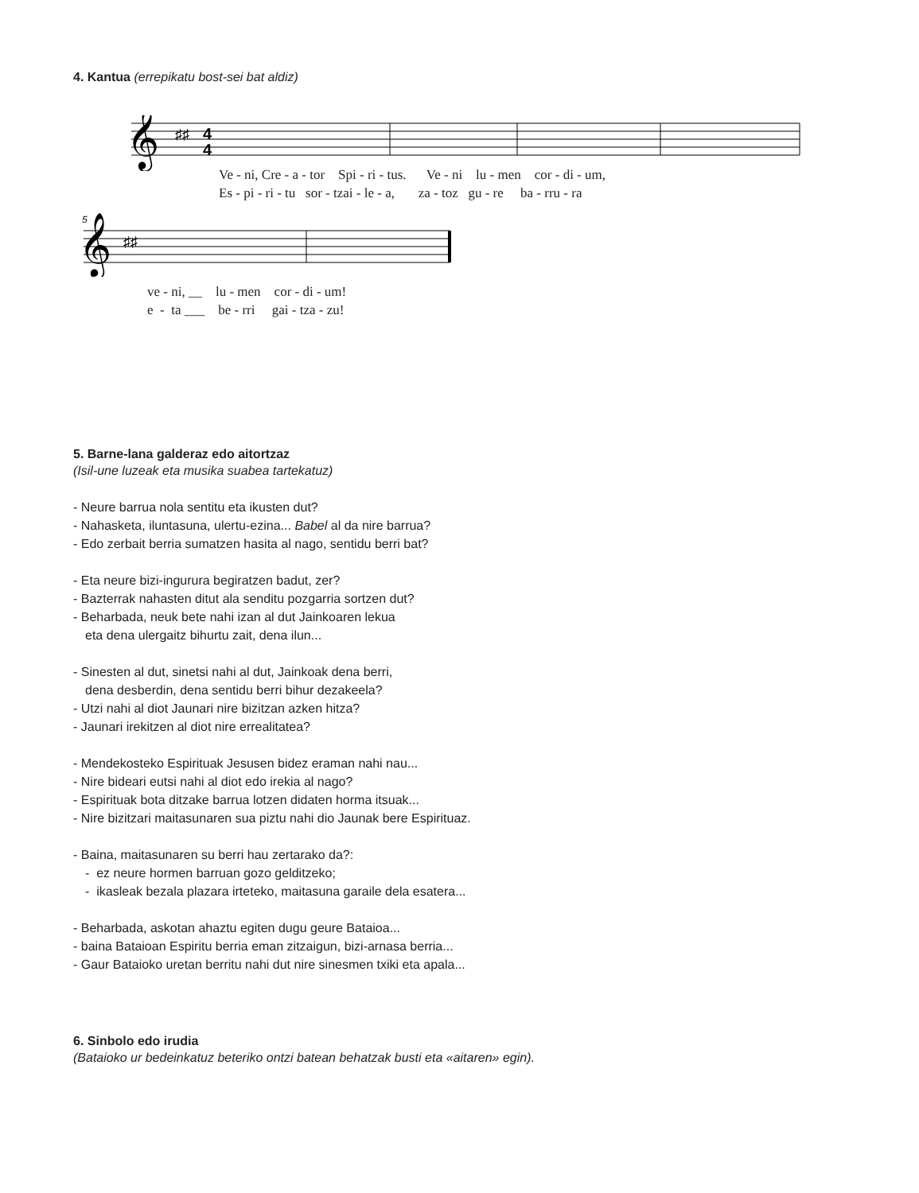4. Kantua (errepikatu bost-sei bat aldiz)
𝄞
♯♯
4
4
Ve - ni, Cre - a - tor Spi - ri - tus. Ve - ni lu - men cor - di - um,
Es - pi - ri - tu sor - tzai - le - a, za - toz gu - re ba - rru - ra
5
𝄞
♯♯
ve - ni, __ lu - men cor - di - um!
e - ta ___ be - rri gai - tza - zu!
5. Barne-lana galderaz edo aitortzaz
(Isil-une luzeak eta musika suabea tartekatuz)
- Neure barrua nola sentitu eta ikusten dut?
- Nahasketa, iluntasuna, ulertu-ezina... Babel al da nire barrua?
- Edo zerbait berria sumatzen hasita al nago, sentidu berri bat?
- Eta neure bizi-ingurura begiratzen badut, zer?
- Bazterrak nahasten ditut ala senditu pozgarria sortzen dut?
- Beharbada, neuk bete nahi izan al dut Jainkoaren lekua
eta dena ulergaitz bihurtu zait, dena ilun...
- Sinesten al dut, sinetsi nahi al dut, Jainkoak dena berri,
dena desberdin, dena sentidu berri bihur dezakeela?
- Utzi nahi al diot Jaunari nire bizitzan azken hitza?
- Jaunari irekitzen al diot nire errealitatea?
- Mendekosteko Espirituak Jesusen bidez eraman nahi nau...
- Nire bideari eutsi nahi al diot edo irekia al nago?
- Espirituak bota ditzake barrua lotzen didaten horma itsuak...
- Nire bizitzari maitasunaren sua piztu nahi dio Jaunak bere Espirituaz.
- Baina, maitasunaren su berri hau zertarako da?:
- ez neure hormen barruan gozo gelditzeko;
- ikasleak bezala plazara irteteko, maitasuna garaile dela esatera...
- Beharbada, askotan ahaztu egiten dugu geure Bataioa...
- baina Bataioan Espiritu berria eman zitzaigun, bizi-arnasa berria...
- Gaur Bataioko uretan berritu nahi dut nire sinesmen txiki eta apala...
6. Sinbolo edo irudia
(Bataioko ur bedeinkatuz beteriko ontzi batean behatzak busti eta «aitaren» egin).